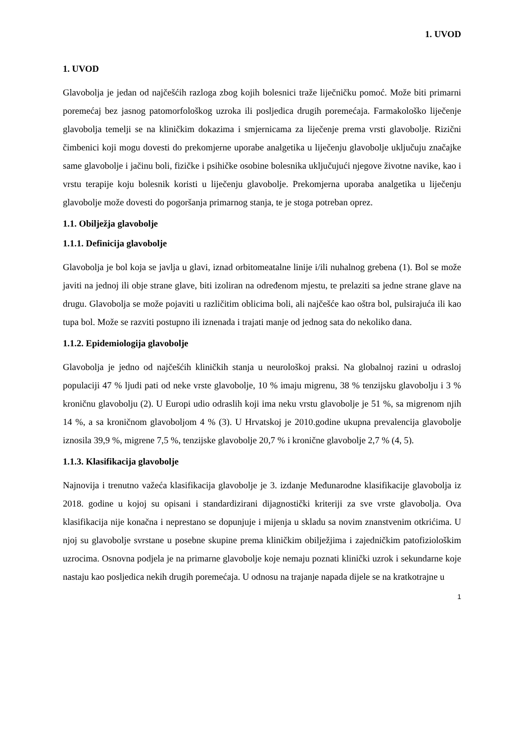1. UVOD
1. UVOD
Glavobolja je jedan od najčešćih razloga zbog kojih bolesnici traže liječničku pomoć. Može biti primarni poremećaj bez jasnog patomorfološkog uzroka ili posljedica drugih poremećaja. Farmakološko liječenje glavobolja temelji se na kliničkim dokazima i smjernicama za liječenje prema vrsti glavobolje. Rizični čimbenici koji mogu dovesti do prekomjerne uporabe analgetika u liječenju glavobolje uključuju značajke same glavobolje i jačinu boli, fizičke i psihičke osobine bolesnika uključujući njegove životne navike, kao i vrstu terapije koju bolesnik koristi u liječenju glavobolje. Prekomjerna uporaba analgetika u liječenju glavobolje može dovesti do pogoršanja primarnog stanja, te je stoga potreban oprez.
1.1. Obilježja glavobolje
1.1.1. Definicija glavobolje
Glavobolja je bol koja se javlja u glavi, iznad orbitomeatalne linije i/ili nuhalnog grebena (1). Bol se može javiti na jednoj ili obje strane glave, biti izoliran na određenom mjestu, te prelaziti sa jedne strane glave na drugu. Glavobolja se može pojaviti u različitim oblicima boli, ali najčešće kao oštra bol, pulsirajuća ili kao tupa bol. Može se razviti postupno ili iznenada i trajati manje od jednog sata do nekoliko dana.
1.1.2. Epidemiologija glavobolje
Glavobolja je jedno od najčešćih kliničkih stanja u neurološkoj praksi. Na globalnoj razini u odrasloj populaciji 47 % ljudi pati od neke vrste glavobolje, 10 % imaju migrenu, 38 % tenzijsku glavobolju i 3 % kroničnu glavobolju (2). U Europi udio odraslih koji ima neku vrstu glavobolje je 51 %, sa migrenom njih 14 %, a sa kroničnom glavoboljom 4 % (3). U Hrvatskoj je 2010.godine ukupna prevalencija glavobolje iznosila 39,9 %, migrene 7,5 %, tenzijske glavobolje 20,7 % i kronične glavobolje 2,7 % (4, 5).
1.1.3. Klasifikacija glavobolje
Najnovija i trenutno važeća klasifikacija glavobolje je 3. izdanje Međunarodne klasifikacije glavobolja iz 2018. godine u kojoj su opisani i standardizirani dijagnostički kriteriji za sve vrste glavobolja. Ova klasifikacija nije konačna i neprestano se dopunjuje i mijenja u skladu sa novim znanstvenim otkrićima. U njoj su glavobolje svrstane u posebne skupine prema kliničkim obilježjima i zajedničkim patofiziološkim uzrocima. Osnovna podjela je na primarne glavobolje koje nemaju poznati klinički uzrok i sekundarne koje nastaju kao posljedica nekih drugih poremećaja. U odnosu na trajanje napada dijele se na kratkotrajne u
1